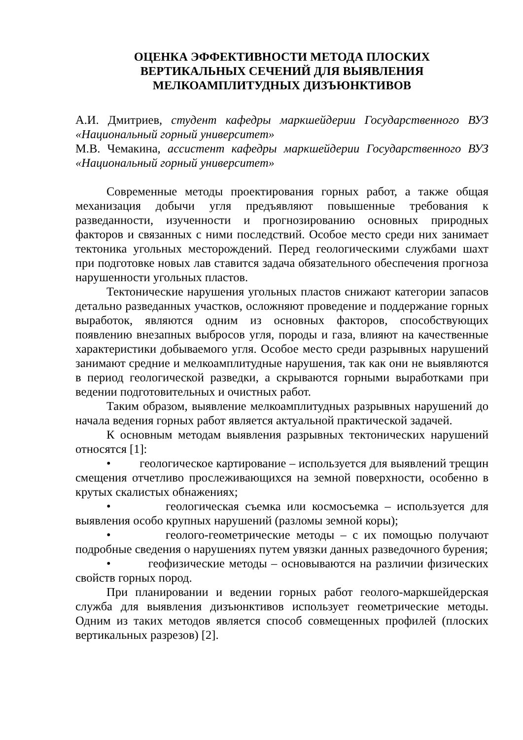ОЦЕНКА ЭФФЕКТИВНОСТИ МЕТОДА ПЛОСКИХ
ВЕРТИКАЛЬНЫХ СЕЧЕНИЙ ДЛЯ ВЫЯВЛЕНИЯ
МЕЛКОАМПЛИТУДНЫХ ДИЗЪЮНКТИВОВ
А.И. Дмитриев, студент кафедры маркшейдерии Государственного ВУЗ «Национальный горный университет»
М.В. Чемакина, ассистент кафедры маркшейдерии Государственного ВУЗ «Национальный горный университет»
Современные методы проектирования горных работ, а также общая механизация добычи угля предъявляют повышенные требования к разведанности, изученности и прогнозированию основных природных факторов и связанных с ними последствий. Особое место среди них занимает тектоника угольных месторождений. Перед геологическими службами шахт при подготовке новых лав ставится задача обязательного обеспечения прогноза нарушенности угольных пластов.
Тектонические нарушения угольных пластов снижают категории запасов детально разведанных участков, осложняют проведение и поддержание горных выработок, являются одним из основных факторов, способствующих появлению внезапных выбросов угля, породы и газа, влияют на качественные характеристики добываемого угля. Особое место среди разрывных нарушений занимают средние и мелкоамплитудные нарушения, так как они не выявляются в период геологической разведки, а скрываются горными выработками при ведении подготовительных и очистных работ.
Таким образом, выявление мелкоамплитудных разрывных нарушений до начала ведения горных работ является актуальной практической задачей.
К основным методам выявления разрывных тектонических нарушений относятся [1]:
• геологическое картирование – используется для выявлений трещин смещения отчетливо прослеживающихся на земной поверхности, особенно в крутых скалистых обнажениях;
• геологическая съемка или космосъемка – используется для выявления особо крупных нарушений (разломы земной коры);
• геолого-геометрические методы – с их помощью получают подробные сведения о нарушениях путем увязки данных разведочного бурения;
• геофизические методы – основываются на различии физических свойств горных пород.
При планировании и ведении горных работ геолого-маркшейдерская служба для выявления дизъюнктивов использует геометрические методы. Одним из таких методов является способ совмещенных профилей (плоских вертикальных разрезов) [2].